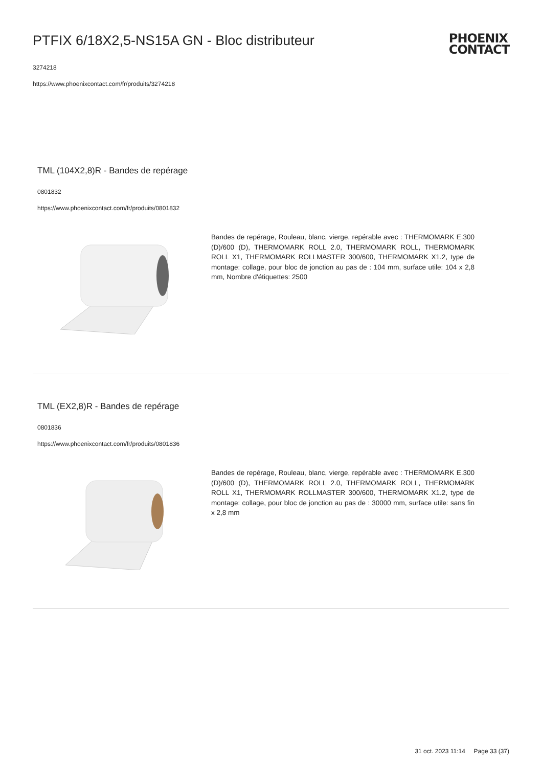PTFIX 6/18X2,5-NS15A GN - Bloc distributeur
3274218
https://www.phoenixcontact.com/fr/produits/3274218
PHOENIX
CONTACT
TML (104X2,8)R - Bandes de repérage
0801832
https://www.phoenixcontact.com/fr/produits/0801832
Bandes de repérage, Rouleau, blanc, vierge, repérable avec : THERMOMARK E.300 (D)/600 (D), THERMOMARK ROLL 2.0, THERMOMARK ROLL, THERMOMARK ROLL X1, THERMOMARK ROLLMASTER 300/600, THERMOMARK X1.2, type de montage: collage, pour bloc de jonction au pas de : 104 mm, surface utile: 104 x 2,8 mm, Nombre d'étiquettes: 2500
TML (EX2,8)R - Bandes de repérage
0801836
https://www.phoenixcontact.com/fr/produits/0801836
Bandes de repérage, Rouleau, blanc, vierge, repérable avec : THERMOMARK E.300 (D)/600 (D), THERMOMARK ROLL 2.0, THERMOMARK ROLL, THERMOMARK ROLL X1, THERMOMARK ROLLMASTER 300/600, THERMOMARK X1.2, type de montage: collage, pour bloc de jonction au pas de : 30000 mm, surface utile: sans fin x 2,8 mm
31 oct. 2023 11:14 Page 33 (37)